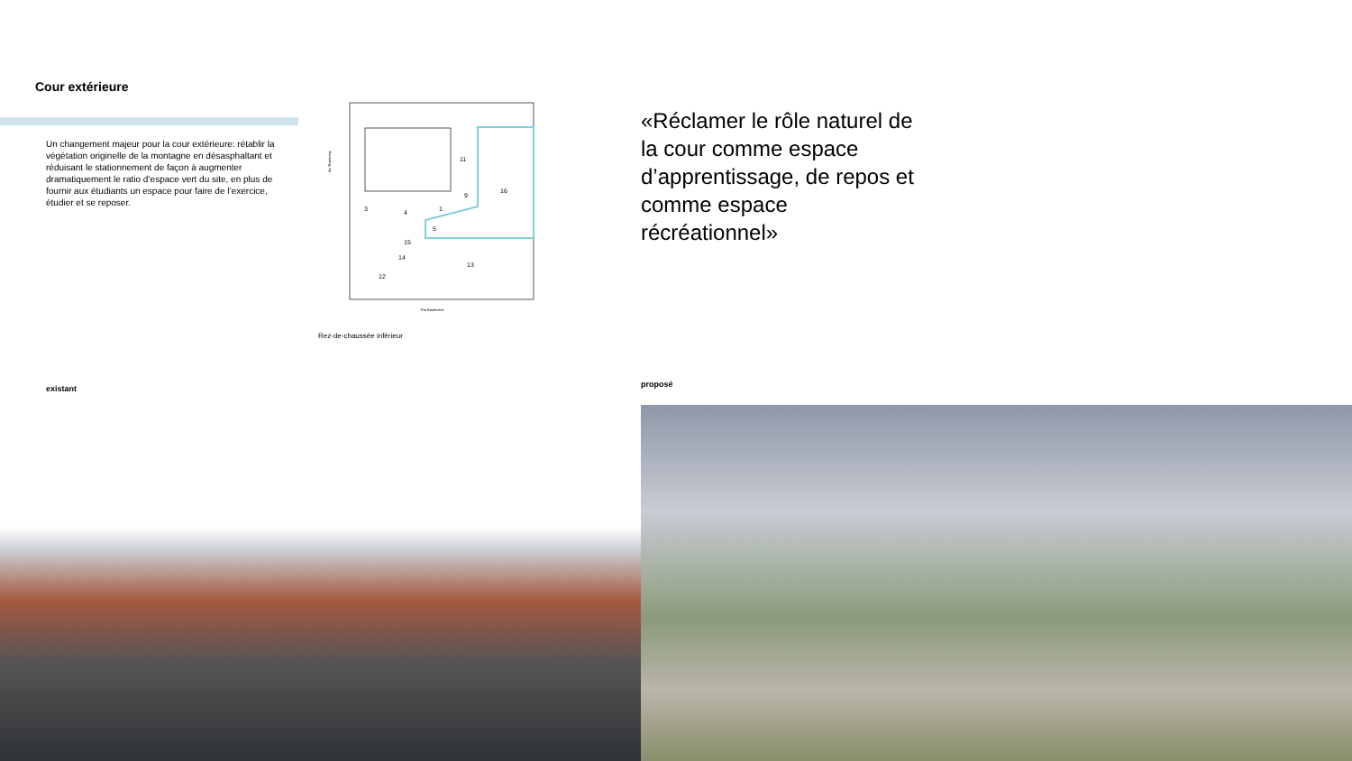Cour extérieure
Un changement majeur pour la cour extérieure: rétablir la végétation originelle de la montagne en désasphaltant et réduisant le stationnement de façon à augmenter dramatiquement le ratio d’espace vert du site, en plus de fournir aux étudiants un espace pour faire de l’exercice, étudier et se reposer.
Av. Ramezay
The Boulevard
11
16
9
1
4
3
5
15
14
13
12
Rez-de-chaussée inférieur
«Réclamer le rôle naturel de la cour comme espace d’apprentissage, de repos et comme espace récréationnel»
existant proposé